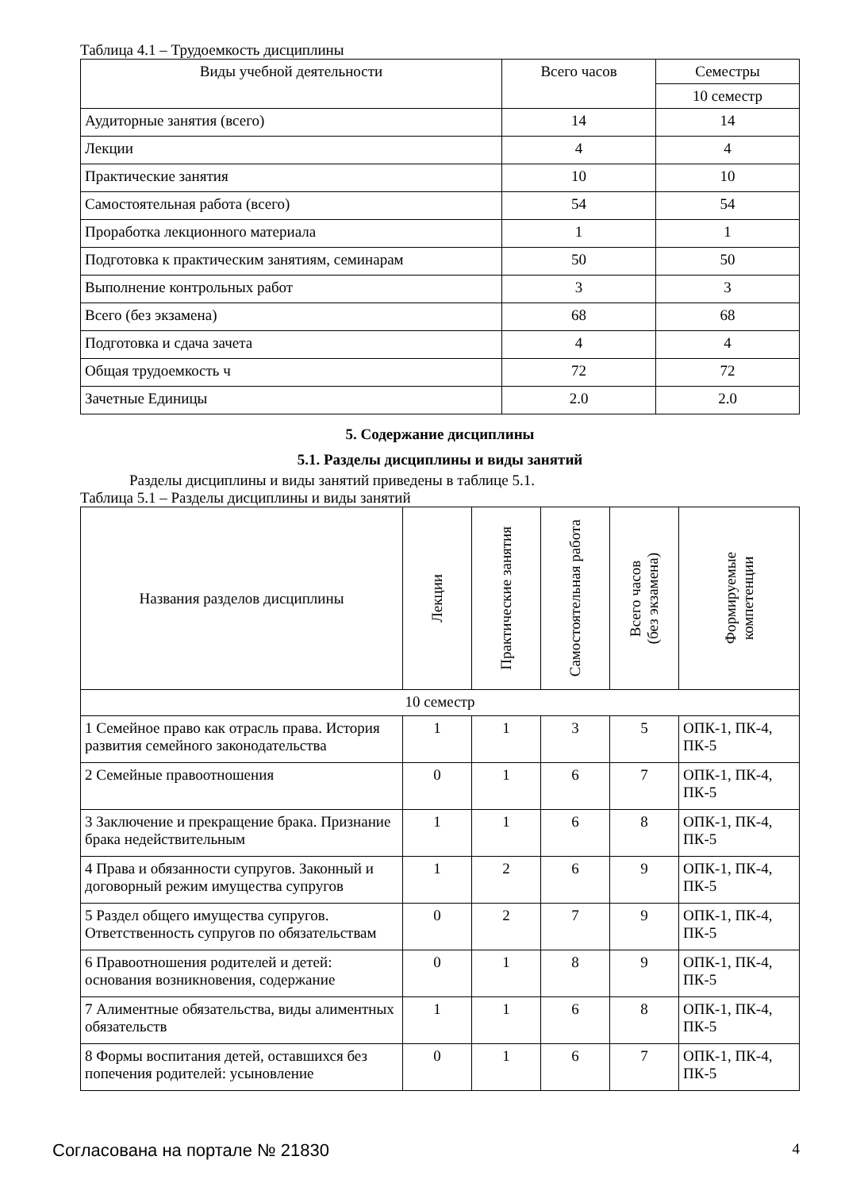Таблица 4.1 – Трудоемкость дисциплины
| Виды учебной деятельности | Всего часов | Семестры |
| --- | --- | --- |
| | | 10 семестр |
| Аудиторные занятия (всего) | 14 | 14 |
| Лекции | 4 | 4 |
| Практические занятия | 10 | 10 |
| Самостоятельная работа (всего) | 54 | 54 |
| Проработка лекционного материала | 1 | 1 |
| Подготовка к практическим занятиям, семинарам | 50 | 50 |
| Выполнение контрольных работ | 3 | 3 |
| Всего (без экзамена) | 68 | 68 |
| Подготовка и сдача зачета | 4 | 4 |
| Общая трудоемкость ч | 72 | 72 |
| Зачетные Единицы | 2.0 | 2.0 |
5. Содержание дисциплины
5.1. Разделы дисциплины и виды занятий
Разделы дисциплины и виды занятий приведены в таблице 5.1.
Таблица 5.1 – Разделы дисциплины и виды занятий
| Названия разделов дисциплины | Лекции | Практические занятия | Самостоятельная работа | Всего часов (без экзамена) | Формируемые компетенции |
| --- | --- | --- | --- | --- | --- |
| 10 семестр | | | | | |
| 1 Семейное право как отрасль права. История развития семейного законодательства | 1 | 1 | 3 | 5 | ОПК-1, ПК-4, ПК-5 |
| 2 Семейные правоотношения | 0 | 1 | 6 | 7 | ОПК-1, ПК-4, ПК-5 |
| 3 Заключение и прекращение брака. Признание брака недействительным | 1 | 1 | 6 | 8 | ОПК-1, ПК-4, ПК-5 |
| 4 Права и обязанности супругов. Законный и договорный режим имущества супругов | 1 | 2 | 6 | 9 | ОПК-1, ПК-4, ПК-5 |
| 5 Раздел общего имущества супругов. Ответственность супругов по обязательствам | 0 | 2 | 7 | 9 | ОПК-1, ПК-4, ПК-5 |
| 6 Правоотношения родителей и детей: основания возникновения, содержание | 0 | 1 | 8 | 9 | ОПК-1, ПК-4, ПК-5 |
| 7 Алиментные обязательства, виды алиментных обязательств | 1 | 1 | 6 | 8 | ОПК-1, ПК-4, ПК-5 |
| 8 Формы воспитания детей, оставшихся без попечения родителей: усыновление | 0 | 1 | 6 | 7 | ОПК-1, ПК-4, ПК-5 |
Согласована на портале № 21830 4